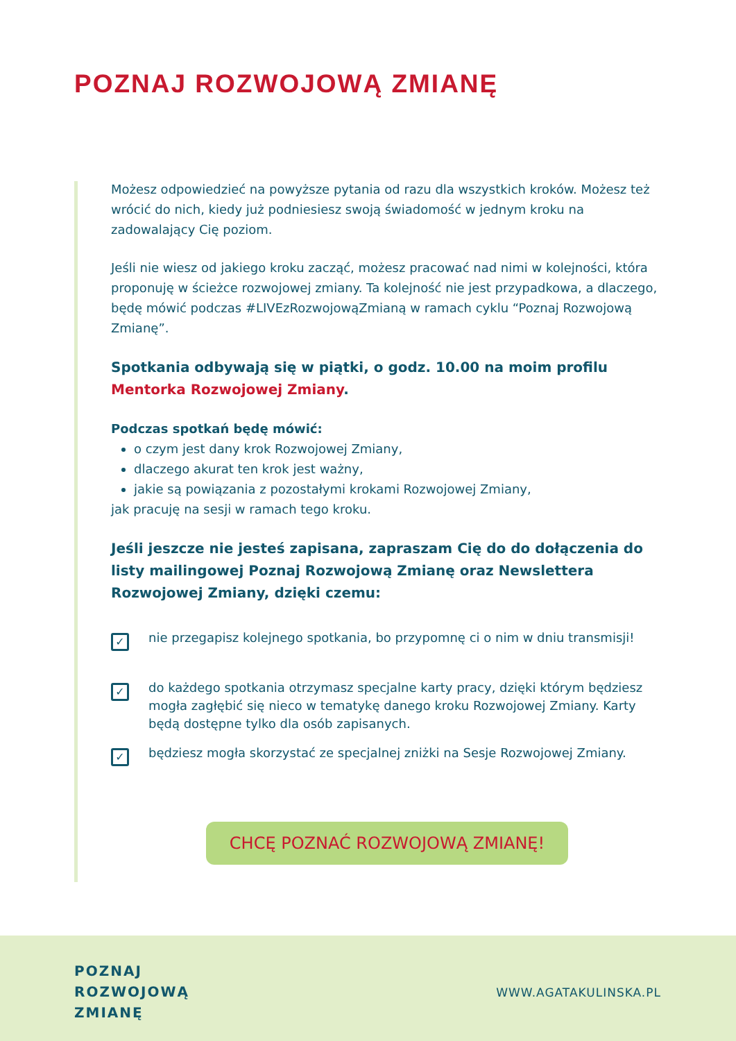POZNAJ ROZWOJOWĄ ZMIANĘ
Możesz odpowiedzieć na powyższe pytania od razu dla wszystkich kroków. Możesz też wrócić do nich, kiedy już podniesiesz swoją świadomość w jednym kroku na zadowalający Cię poziom.
Jeśli nie wiesz od jakiego kroku zacząć, możesz pracować nad nimi w kolejności, która proponuję w ścieżce rozwojowej zmiany. Ta kolejność nie jest przypadkowa, a dlaczego, będę mówić podczas #LIVEzRozwojowąZmianą w ramach cyklu “Poznaj Rozwojową Zmianę”.
Spotkania odbywają się w piątki, o godz. 10.00 na moim profilu Mentorka Rozwojowej Zmiany.
Podczas spotkań będę mówić:
o czym jest dany krok Rozwojowej Zmiany,
dlaczego akurat ten krok jest ważny,
jakie są powiązania z pozostałymi krokami Rozwojowej Zmiany,
jak pracuję na sesji w ramach tego kroku.
Jeśli jeszcze nie jesteś zapisana, zapraszam Cię do do dołączenia do listy mailingowej Poznaj Rozwojową Zmianę oraz Newslettera Rozwojowej Zmiany, dzięki czemu:
✓
nie przegapisz kolejnego spotkania, bo przypomnę ci o nim w dniu transmisji!
✓
do każdego spotkania otrzymasz specjalne karty pracy, dzięki którym będziesz mogła zagłębić się nieco w tematykę danego kroku Rozwojowej Zmiany. Karty będą dostępne tylko dla osób zapisanych.
✓
będziesz mogła skorzystać ze specjalnej zniżki na Sesje Rozwojowej Zmiany.
CHCĘ POZNAĆ ROZWOJOWĄ ZMIANĘ!
POZNAJ
ROZWOJOWĄ
ZMIANĘ
WWW.AGATAKULINSKA.PL